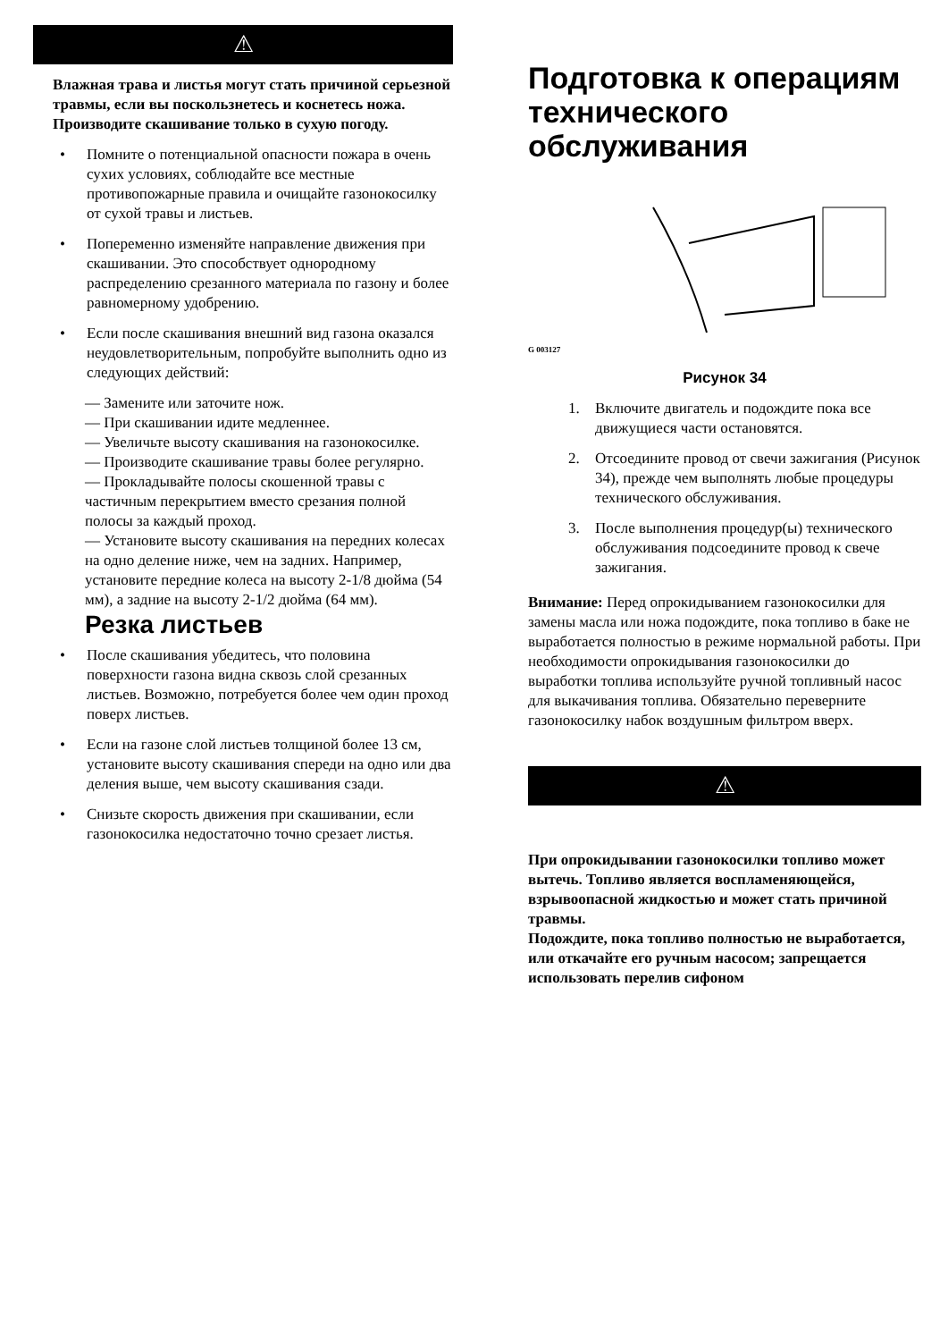⚠
Влажная трава и листья могут стать причиной серьезной травмы, если вы поскользнетесь и коснетесь ножа. Производите скашивание только в сухую погоду.
• Помните о потенциальной опасности пожара в очень сухих условиях, соблюдайте все местные противопожарные правила и очищайте газонокосилку от сухой травы и листьев.
• Попеременно изменяйте направление движения при скашивании. Это способствует однородному распределению срезанного материала по газону и более равномерному удобрению.
• Если после скашивания внешний вид газона оказался неудовлетворительным, попробуйте выполнить одно из следующих действий:
— Замените или заточите нож.
— При скашивании идите медленнее.
— Увеличьте высоту скашивания на газонокосилке.
— Производите скашивание травы более регулярно.
— Прокладывайте полосы скошенной травы с частичным перекрытием вместо срезания полной полосы за каждый проход.
— Установите высоту скашивания на передних колесах на одно деление ниже, чем на задних. Например, установите передние колеса на высоту 2-1/8 дюйма (54 мм), а задние на высоту 2-1/2 дюйма (64 мм).
Резка листьев
• После скашивания убедитесь, что половина поверхности газона видна сквозь слой срезанных листьев. Возможно, потребуется более чем один проход поверх листьев.
• Если на газоне слой листьев толщиной более 13 см, установите высоту скашивания спереди на одно или два деления выше, чем высоту скашивания сзади.
• Снизьте скорость движения при скашивании, если газонокосилка недостаточно точно срезает листья.
Подготовка к операциям технического обслуживания
G 003127
Рисунок 34
1. Включите двигатель и подождите пока все движущиеся части остановятся.
2. Отсоедините провод от свечи зажигания (Рисунок 34), прежде чем выполнять любые процедуры технического обслуживания.
3. После выполнения процедур(ы) технического обслуживания подсоедините провод к свече зажигания.
Внимание: Перед опрокидыванием газонокосилки для замены масла или ножа подождите, пока топливо в баке не выработается полностью в режиме нормальной работы. При необходимости опрокидывания газонокосилки до выработки топлива используйте ручной топливный насос для выкачивания топлива. Обязательно переверните газонокосилку набок воздушным фильтром вверх.
⚠
При опрокидывании газонокосилки топливо может вытечь. Топливо является воспламеняющейся, взрывоопасной жидкостью и может стать причиной травмы.
Подождите, пока топливо полностью не выработается, или откачайте его ручным насосом; запрещается использовать перелив сифоном